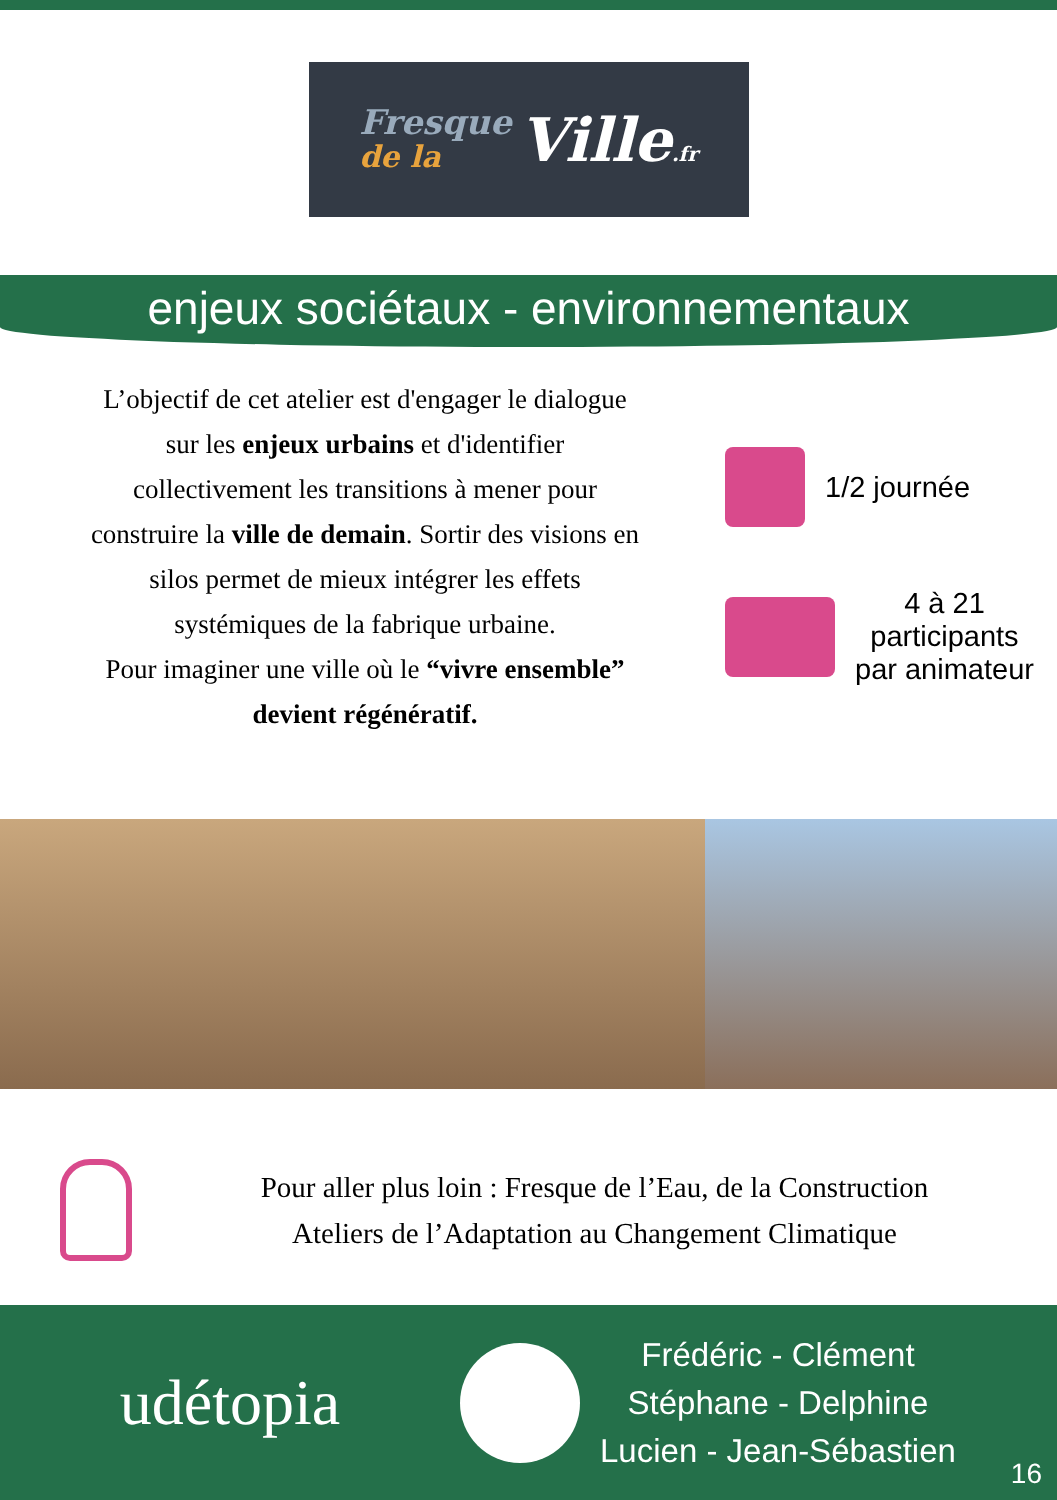Fresque
de la
Ville.fr
enjeux sociétaux - environnementaux
L’objectif de cet atelier est d'engager le dialogue
sur les enjeux urbains et d'identifier
collectivement les transitions à mener pour
construire la ville de demain. Sortir des visions en
silos permet de mieux intégrer les effets
systémiques de la fabrique urbaine.
Pour imaginer une ville où le “vivre ensemble”
devient régénératif.
1/2 journée
4 à 21
participants
par animateur
Pour aller plus loin : Fresque de l’Eau, de la Construction
Ateliers de l’Adaptation au Changement Climatique
udétopia
Frédéric - Clément
Stéphane - Delphine
Lucien - Jean-Sébastien
16